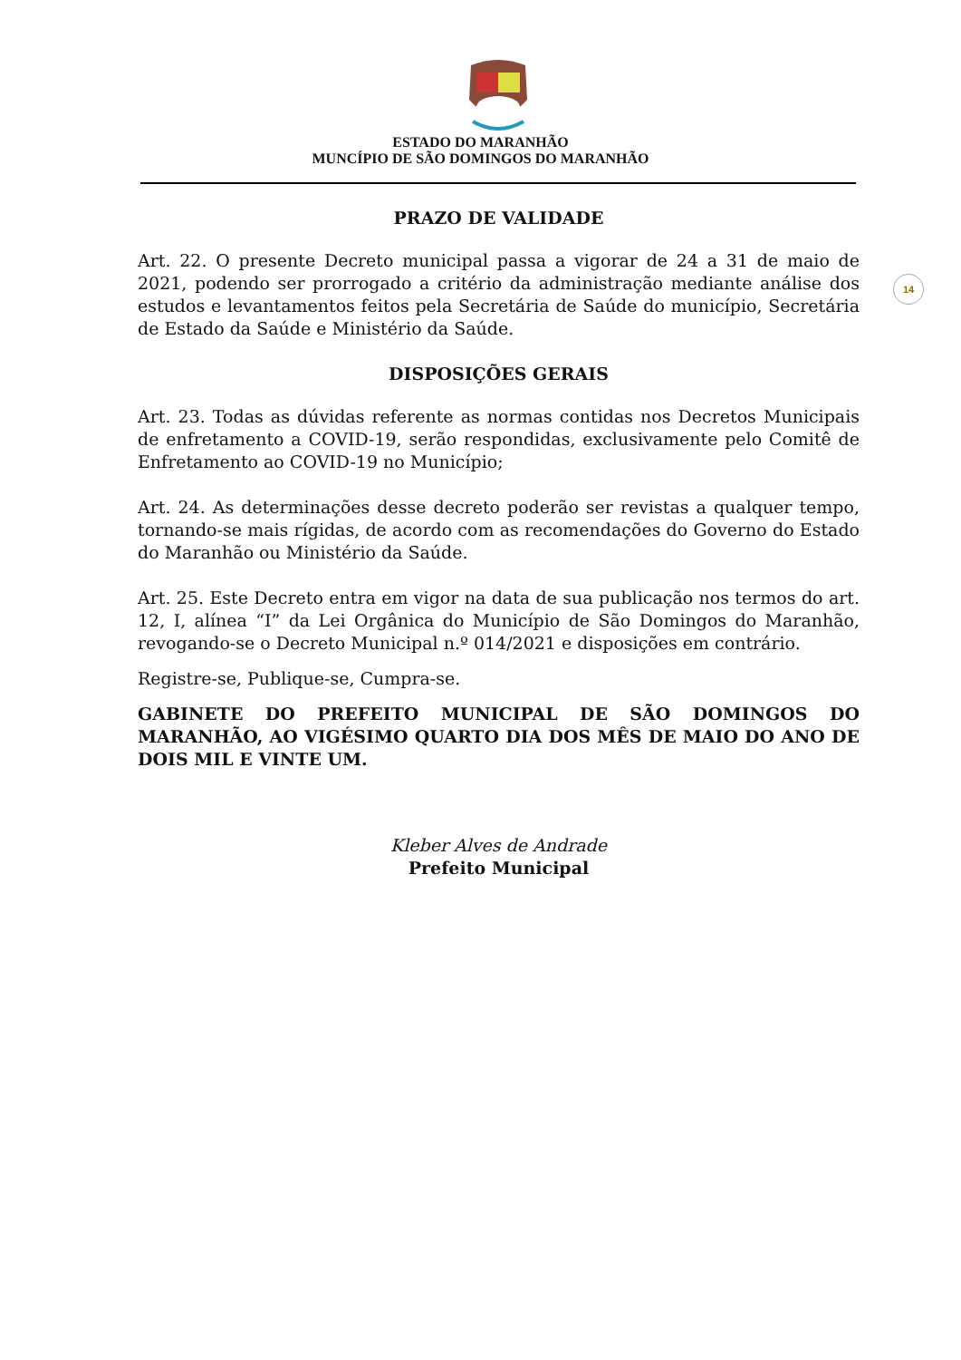ESTADO DO MARANHÃO
MUNCÍPIO DE SÃO DOMINGOS DO MARANHÃO
14
PRAZO DE VALIDADE
Art. 22. O presente Decreto municipal passa a vigorar de 24 a 31 de maio de 2021, podendo ser prorrogado a critério da administração mediante análise dos estudos e levantamentos feitos pela Secretária de Saúde do município, Secretária de Estado da Saúde e Ministério da Saúde.
DISPOSIÇÕES GERAIS
Art. 23. Todas as dúvidas referente as normas contidas nos Decretos Municipais de enfretamento a COVID-19, serão respondidas, exclusivamente pelo Comitê de Enfretamento ao COVID-19 no Município;
Art. 24. As determinações desse decreto poderão ser revistas a qualquer tempo, tornando-se mais rígidas, de acordo com as recomendações do Governo do Estado do Maranhão ou Ministério da Saúde.
Art. 25. Este Decreto entra em vigor na data de sua publicação nos termos do art. 12, I, alínea “I” da Lei Orgânica do Município de São Domingos do Maranhão, revogando-se o Decreto Municipal n.º 014/2021 e disposições em contrário.
Registre-se, Publique-se, Cumpra-se.
GABINETE DO PREFEITO MUNICIPAL DE SÃO DOMINGOS DO MARANHÃO, AO VIGÉSIMO QUARTO DIA DOS MÊS DE MAIO DO ANO DE DOIS MIL E VINTE UM.
Kleber Alves de Andrade
Prefeito Municipal